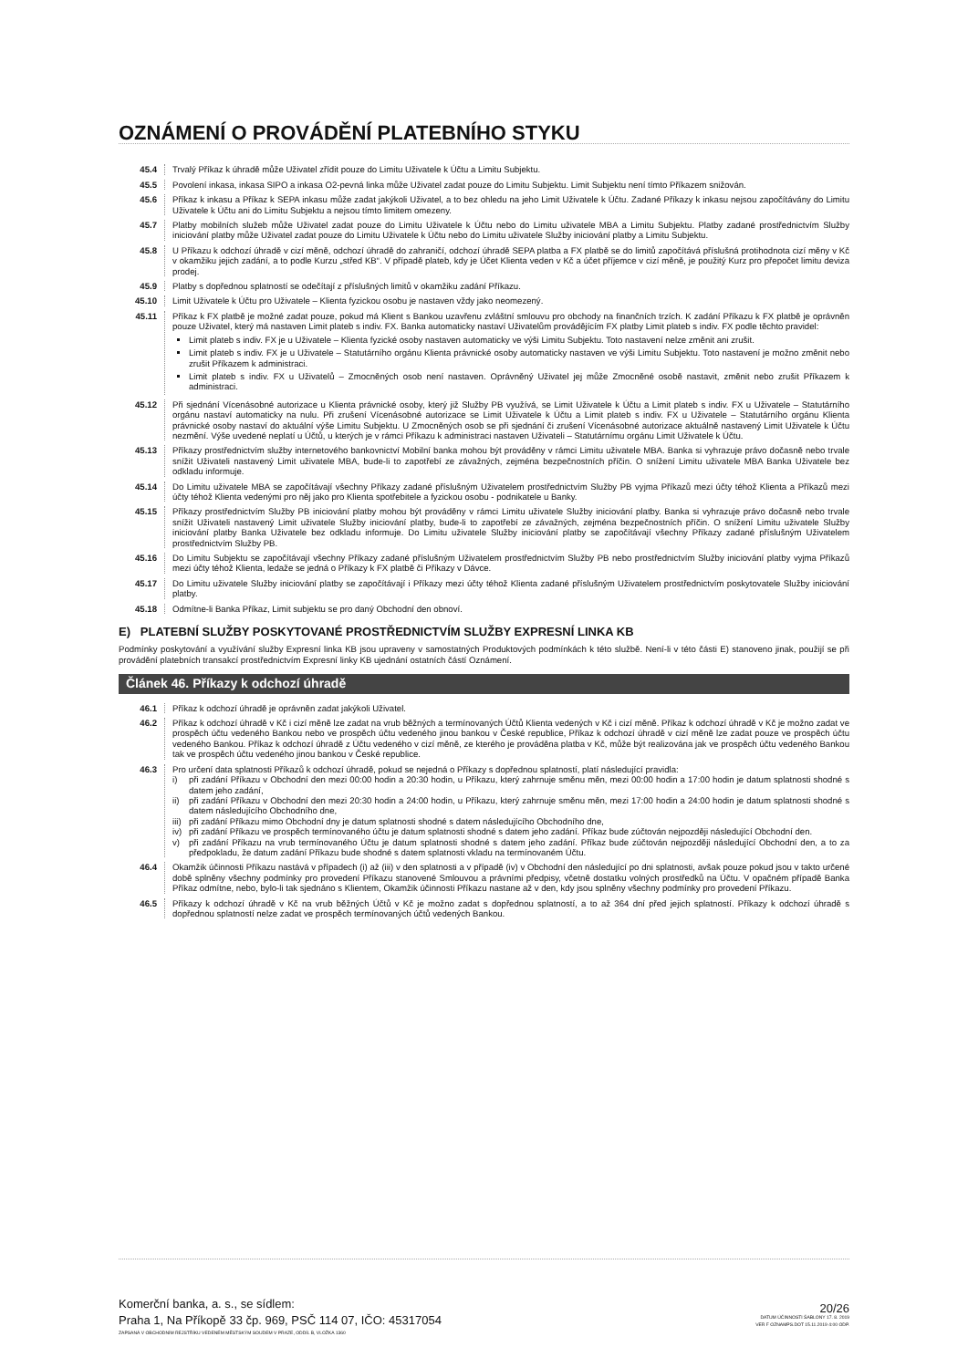OZNÁMENÍ O PROVÁDĚNÍ PLATEBNÍHO STYKU
45.4 Trvalý Příkaz k úhradě může Uživatel zřídit pouze do Limitu Uživatele k Účtu a Limitu Subjektu.
45.5 Povolení inkasa, inkasa SIPO a inkasa O2-pevná linka může Uživatel zadat pouze do Limitu Subjektu. Limit Subjektu není tímto Příkazem snižován.
45.6 Příkaz k inkasu a Příkaz k SEPA inkasu může zadat jakýkoli Uživatel, a to bez ohledu na jeho Limit Uživatele k Účtu. Zadané Příkazy k inkasu nejsou započítávány do Limitu Uživatele k Účtu ani do Limitu Subjektu a nejsou tímto limitem omezeny.
45.7 Platby mobilních služeb může Uživatel zadat pouze do Limitu Uživatele k Účtu nebo do Limitu uživatele MBA a Limitu Subjektu. Platby zadané prostřednictvím Služby iniciování platby může Uživatel zadat pouze do Limitu Uživatele k Účtu nebo do Limitu uživatele Služby iniciování platby a Limitu Subjektu.
45.8 U Příkazu k odchozí úhradě v cizí měně, odchozí úhradě do zahraničí, odchozí úhradě SEPA platba a FX platbě se do limitů započítává příslušná protihodnota cizí měny v Kč v okamžiku jejich zadání, a to podle Kurzu „střed KB“. V případě plateb, kdy je Účet Klienta veden v Kč a účet příjemce v cizí měně, je použitý Kurz pro přepočet limitu deviza prodej.
45.9 Platby s dopřednou splatností se odečítají z příslušných limitů v okamžiku zadání Příkazu.
45.10 Limit Uživatele k Účtu pro Uživatele – Klienta fyzickou osobu je nastaven vždy jako neomezený.
45.11 Příkaz k FX platbě je možné zadat pouze, pokud má Klient s Bankou uzavřenu zvláštní smlouvu pro obchody na finančních trzích. K zadání Příkazu k FX platbě je oprávněn pouze Uživatel, který má nastaven Limit plateb s indiv. FX. Banka automaticky nastaví Uživatelům provádějícím FX platby Limit plateb s indiv. FX podle těchto pravidel:
Limit plateb s indiv. FX je u Uživatele – Klienta fyzické osoby nastaven automaticky ve výši Limitu Subjektu. Toto nastavení nelze změnit ani zrušit.
Limit plateb s indiv. FX je u Uživatele – Statutárního orgánu Klienta právnické osoby automaticky nastaven ve výši Limitu Subjektu. Toto nastavení je možno změnit nebo zrušit Příkazem k administraci.
Limit plateb s indiv. FX u Uživatelů – Zmocněných osob není nastaven. Oprávněný Uživatel jej může Zmocněné osobě nastavit, změnit nebo zrušit Příkazem k administraci.
45.12 Při sjednání Vícenásobné autorizace u Klienta právnické osoby, který již Služby PB využívá, se Limit Uživatele k Účtu a Limit plateb s indiv. FX u Uživatele – Statutárního orgánu nastaví automaticky na nulu. Při zrušení Vícenásobné autorizace se Limit Uživatele k Účtu a Limit plateb s indiv. FX u Uživatele – Statutárního orgánu Klienta právnické osoby nastaví do aktuální výše Limitu Subjektu. U Zmocněných osob se při sjednání či zrušení Vícenásobné autorizace aktuálně nastavený Limit Uživatele k Účtu nezmění. Výše uvedené neplatí u Účtů, u kterých je v rámci Příkazu k administraci nastaven Uživateli – Statutárnímu orgánu Limit Uživatele k Účtu.
45.13 Příkazy prostřednictvím služby internetového bankovnictví Mobilní banka mohou být prováděny v rámci Limitu uživatele MBA. Banka si vyhrazuje právo dočasně nebo trvale snížit Uživateli nastavený Limit uživatele MBA, bude-li to zapotřebí ze závažných, zejména bezpečnostních příčin. O snížení Limitu uživatele MBA Banka Uživatele bez odkladu informuje.
45.14 Do Limitu uživatele MBA se započítávají všechny Příkazy zadané příslušným Uživatelem prostřednictvím Služby PB vyjma Příkazů mezi účty téhož Klienta a Příkazů mezi účty téhož Klienta vedenými pro něj jako pro Klienta spotřebitele a fyzickou osobu - podnikatele u Banky.
45.15 Příkazy prostřednictvím Služby PB iniciování platby mohou být prováděny v rámci Limitu uživatele Služby iniciování platby. Banka si vyhrazuje právo dočasně nebo trvale snížit Uživateli nastavený Limit uživatele Služby iniciování platby, bude-li to zapotřebí ze závažných, zejména bezpečnostních příčin. O snížení Limitu uživatele Služby iniciování platby Banka Uživatele bez odkladu informuje. Do Limitu uživatele Služby iniciování platby se započítávají všechny Příkazy zadané příslušným Uživatelem prostřednictvím Služby PB.
45.16 Do Limitu Subjektu se započítávají všechny Příkazy zadané příslušným Uživatelem prostřednictvím Služby PB nebo prostřednictvím Služby iniciování platby vyjma Příkazů mezi účty téhož Klienta, ledaže se jedná o Příkazy k FX platbě či Příkazy v Dávce.
45.17 Do Limitu uživatele Služby iniciování platby se započítávají i Příkazy mezi účty téhož Klienta zadané příslušným Uživatelem prostřednictvím poskytovatele Služby iniciování platby.
45.18 Odmítne-li Banka Příkaz, Limit subjektu se pro daný Obchodní den obnoví.
E) PLATEBNÍ SLUŽBY POSKYTOVANÉ PROSTŘEDNICTVÍM SLUŽBY EXPRESNÍ LINKA KB
Podmínky poskytování a využívání služby Expresní linka KB jsou upraveny v samostatných Produktových podmínkách k této službě. Není-li v této části E) stanoveno jinak, použijí se při provádění platebních transakcí prostřednictvím Expresní linky KB ujednání ostatních částí Oznámení.
Článek 46. Příkazy k odchozí úhradě
46.1 Příkaz k odchozí úhradě je oprávněn zadat jakýkoli Uživatel.
46.2 Příkaz k odchozí úhradě v Kč i cizí měně lze zadat na vrub běžných a termínovaných Účtů Klienta vedených v Kč i cizí měně. Příkaz k odchozí úhradě v Kč je možno zadat ve prospěch účtu vedeného Bankou nebo ve prospěch účtu vedeného jinou bankou v České republice, Příkaz k odchozí úhradě v cizí měně lze zadat pouze ve prospěch účtu vedeného Bankou. Příkaz k odchozí úhradě z Účtu vedeného v cizí měně, ze kterého je prováděna platba v Kč, může být realizována jak ve prospěch účtu vedeného Bankou tak ve prospěch účtu vedeného jinou bankou v České republice.
46.3 Pro určení data splatnosti Příkazů k odchozí úhradě, pokud se nejedná o Příkazy s dopřednou splatností, platí následující pravidla:
i) při zadání Příkazu v Obchodní den mezi 00:00 hodin a 20:30 hodin, u Příkazu, který zahrnuje směnu měn, mezi 00:00 hodin a 17:00 hodin je datum splatnosti shodné s datem jeho zadání,
ii) při zadání Příkazu v Obchodní den mezi 20:30 hodin a 24:00 hodin, u Příkazu, který zahrnuje směnu měn, mezi 17:00 hodin a 24:00 hodin je datum splatnosti shodné s datem následujícího Obchodního dne,
iii)
při zadání Příkazu mimo Obchodní dny je datum splatnosti shodné s datem následujícího Obchodního dne,
iv) při zadání Příkazu ve prospěch termínovaného účtu je datum splatnosti shodné s datem jeho zadání. Příkaz bude zúčtován nejpozději následující Obchodní den.
v) při zadání Příkazu na vrub termínovaného Účtu je datum splatnosti shodné s datem jeho zadání. Příkaz bude zúčtován nejpozději následující Obchodní den, a to za předpokladu, že datum zadání Příkazu bude shodné s datem splatnosti vkladu na termínovaném Účtu.
46.4 Okamžik účinnosti Příkazu nastává v případech (i) až (iii) v den splatnosti a v případě (iv) v Obchodní den následující po dni splatnosti, avšak pouze pokud jsou v takto určené době splněny všechny podmínky pro provedení Příkazu stanovené Smlouvou a právními předpisy, včetně dostatku volných prostředků na Účtu. V opačném případě Banka Příkaz odmítne, nebo, bylo-li tak sjednáno s Klientem, Okamžik účinnosti Příkazu nastane až v den, kdy jsou splněny všechny podmínky pro provedení Příkazu.
46.5 Příkazy k odchozí úhradě v Kč na vrub běžných Účtů v Kč je možno zadat s dopřednou splatností, a to až 364 dní před jejich splatností. Příkazy k odchozí úhradě s dopřednou splatností nelze zadat ve prospěch termínovaných účtů vedených Bankou.
Komerční banka, a. s., se sídlem:
Praha 1, Na Příkopě 33 čp. 969, PSČ 114 07, IČO: 45317054
ZAPSANÁ V OBCHODNÍM REJSTŘÍKU VEDENÉM MĚSTSKÝM SOUDEM V PRAZE, ODDÍL B, VLOŽKA 1360
20/26
DATUM ÚČINNOSTI ŠABLONY 17. 8. 2019
VER F OZNAMPS.DOT 15.11.2019 4:00 ODP.